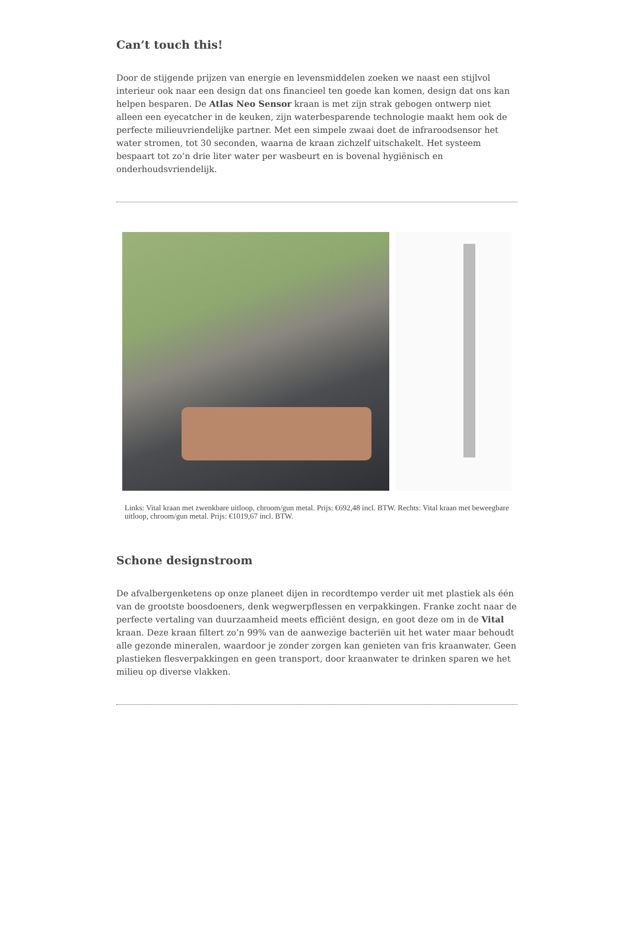Can’t touch this!
Door de stijgende prijzen van energie en levensmiddelen zoeken we naast een stijlvol interieur ook naar een design dat ons financieel ten goede kan komen, design dat ons kan helpen besparen. De Atlas Neo Sensor kraan is met zijn strak gebogen ontwerp niet alleen een eyecatcher in de keuken, zijn waterbesparende technologie maakt hem ook de perfecte milieuvriendelijke partner. Met een simpele zwaai doet de infraroodsensor het water stromen, tot 30 seconden, waarna de kraan zichzelf uitschakelt. Het systeem bespaart tot zo’n drie liter water per wasbeurt en is bovenal hygiënisch en onderhoudsvriendelijk.
Links: Vital kraan met zwenkbare uitloop, chroom/gun metal. Prijs: €692,48 incl. BTW. Rechts: Vital kraan met beweegbare uitloop, chroom/gun metal. Prijs: €1019,67 incl. BTW.
Schone designstroom
De afvalbergenketens op onze planeet dijen in recordtempo verder uit met plastiek als één van de grootste boosdoeners, denk wegwerpflessen en verpakkingen. Franke zocht naar de perfecte vertaling van duurzaamheid meets efficiënt design, en goot deze om in de Vital kraan. Deze kraan filtert zo’n 99% van de aanwezige bacteriën uit het water maar behoudt alle gezonde mineralen, waardoor je zonder zorgen kan genieten van fris kraanwater. Geen plastieken flesverpakkingen en geen transport, door kraanwater te drinken sparen we het milieu op diverse vlakken.